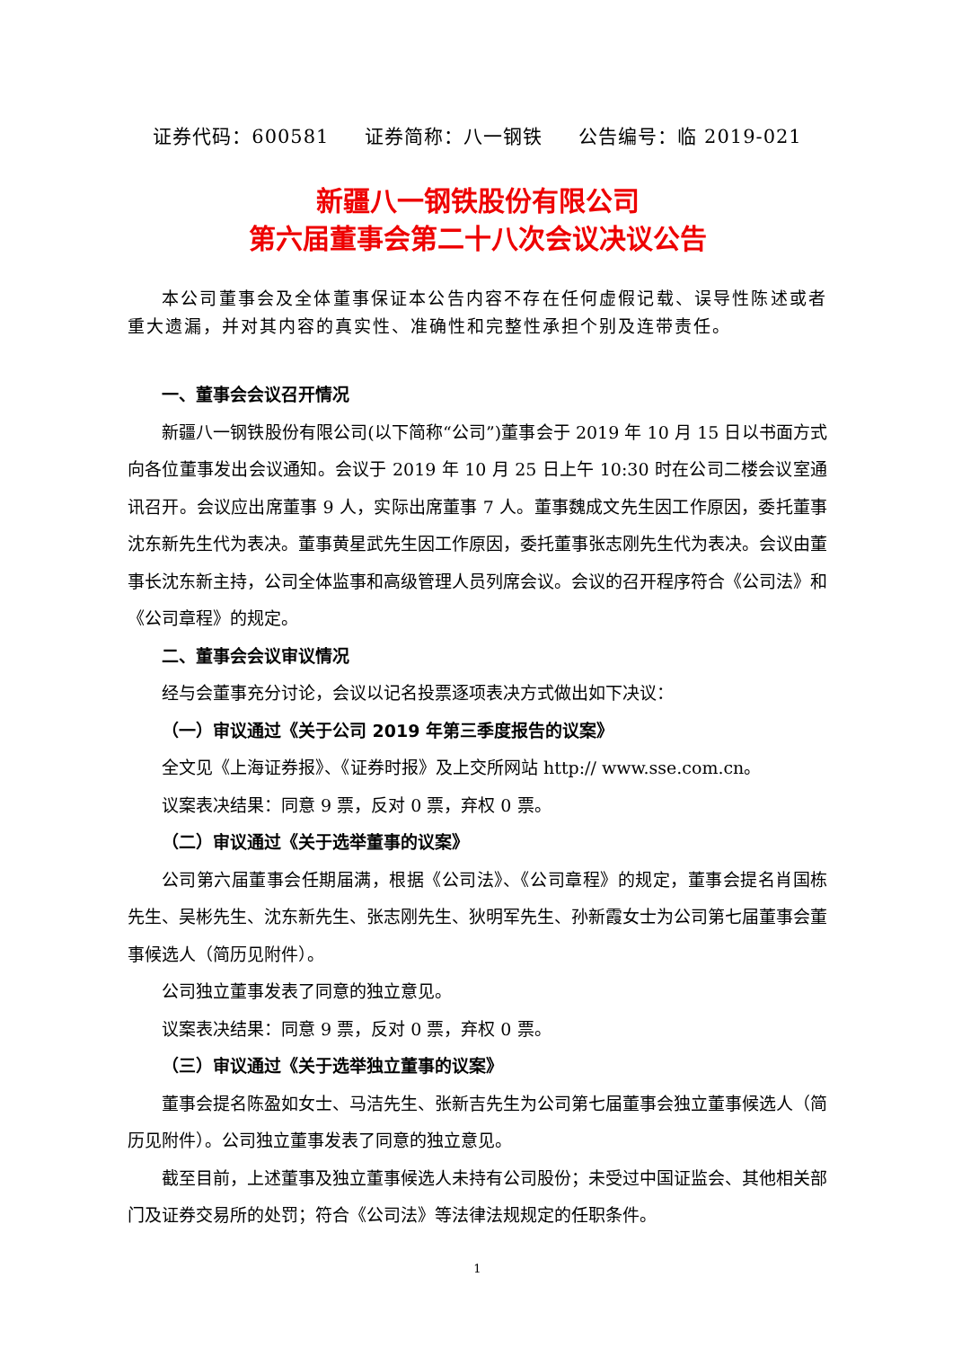证券代码：600581 证券简称：八一钢铁 公告编号：临 2019-021
新疆八一钢铁股份有限公司
第六届董事会第二十八次会议决议公告
本公司董事会及全体董事保证本公告内容不存在任何虚假记载、误导性陈述或者重大遗漏，并对其内容的真实性、准确性和完整性承担个别及连带责任。
一、董事会会议召开情况
新疆八一钢铁股份有限公司(以下简称“公司”)董事会于 2019 年 10 月 15 日以书面方式向各位董事发出会议通知。会议于 2019 年 10 月 25 日上午 10:30 时在公司二楼会议室通讯召开。会议应出席董事 9 人，实际出席董事 7 人。董事魏成文先生因工作原因，委托董事沈东新先生代为表决。董事黄星武先生因工作原因，委托董事张志刚先生代为表决。会议由董事长沈东新主持，公司全体监事和高级管理人员列席会议。会议的召开程序符合《公司法》和《公司章程》的规定。
二、董事会会议审议情况
经与会董事充分讨论，会议以记名投票逐项表决方式做出如下决议：
（一）审议通过《关于公司 2019 年第三季度报告的议案》
全文见《上海证券报》、《证券时报》及上交所网站 http:// www.sse.com.cn。
议案表决结果：同意 9 票，反对 0 票，弃权 0 票。
（二）审议通过《关于选举董事的议案》
公司第六届董事会任期届满，根据《公司法》、《公司章程》的规定，董事会提名肖国栋先生、吴彬先生、沈东新先生、张志刚先生、狄明军先生、孙新霞女士为公司第七届董事会董事候选人（简历见附件）。
公司独立董事发表了同意的独立意见。
议案表决结果：同意 9 票，反对 0 票，弃权 0 票。
（三）审议通过《关于选举独立董事的议案》
董事会提名陈盈如女士、马洁先生、张新吉先生为公司第七届董事会独立董事候选人（简历见附件）。公司独立董事发表了同意的独立意见。
截至目前，上述董事及独立董事候选人未持有公司股份；未受过中国证监会、其他相关部门及证券交易所的处罚；符合《公司法》等法律法规规定的任职条件。
1